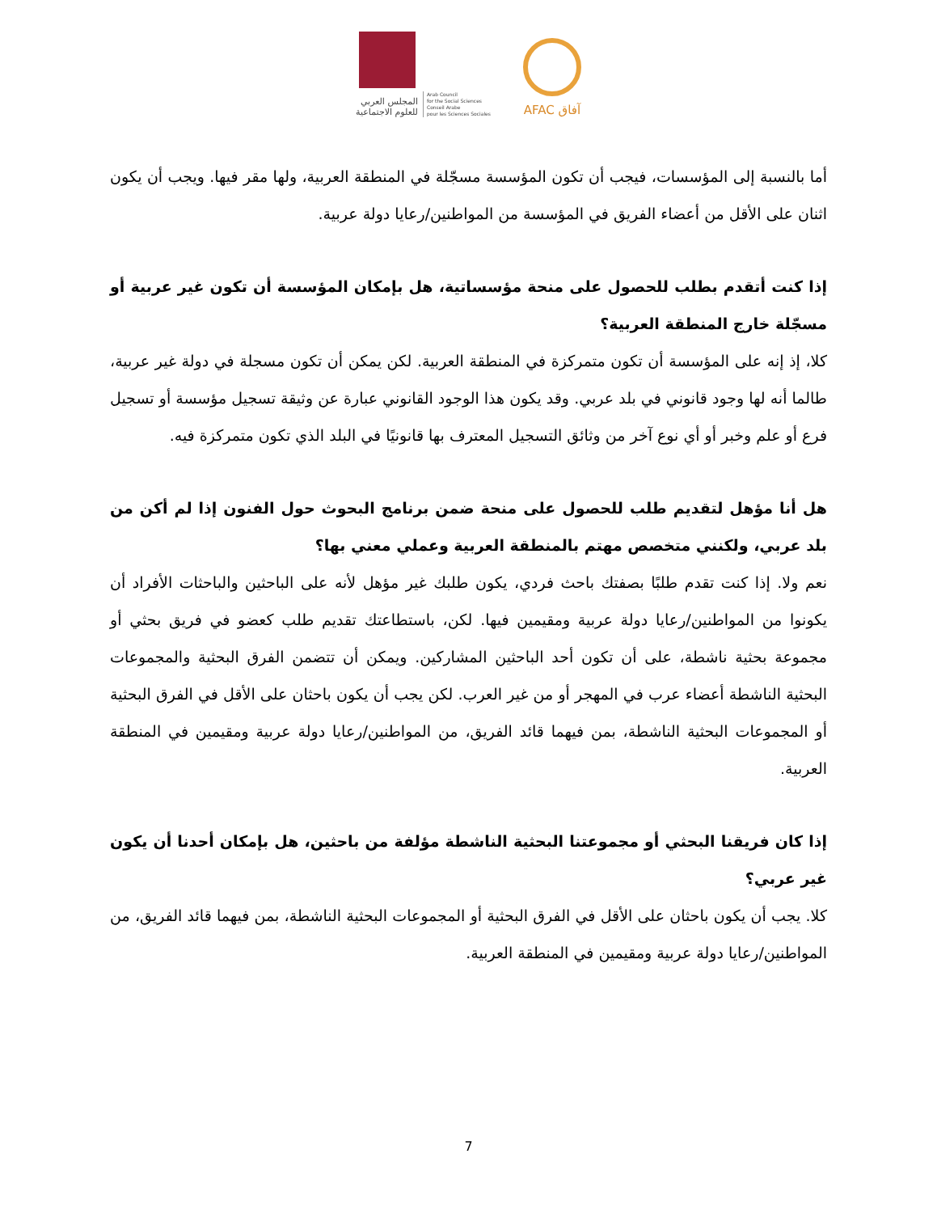المجلس العربي
للعلوم الاجتماعية
Arab Council
for the Social Sciences
Conseil Arabe
pour les Sciences Sociales
AFAC آفاق
أما بالنسبة إلى المؤسسات، فيجب أن تكون المؤسسة مسجّلة في المنطقة العربية، ولها مقر فيها. ويجب أن يكون اثنان على الأقل من أعضاء الفريق في المؤسسة من المواطنين/رعايا دولة عربية.
إذا كنت أتقدم بطلب للحصول على منحة مؤسساتية، هل بإمكان المؤسسة أن تكون غير عربية أو مسجّلة خارج المنطقة العربية؟
كلا، إذ إنه على المؤسسة أن تكون متمركزة في المنطقة العربية. لكن يمكن أن تكون مسجلة في دولة غير عربية، طالما أنه لها وجود قانوني في بلد عربي. وقد يكون هذا الوجود القانوني عبارة عن وثيقة تسجيل مؤسسة أو تسجيل فرع أو علم وخبر أو أي نوع آخر من وثائق التسجيل المعترف بها قانونيًا في البلد الذي تكون متمركزة فيه.
هل أنا مؤهل لتقديم طلب للحصول على منحة ضمن برنامج البحوث حول الفنون إذا لم أكن من بلد عربي، ولكنني متخصص مهتم بالمنطقة العربية وعملي معني بها؟
نعم ولا. إذا كنت تقدم طلبًا بصفتك باحث فردي، يكون طلبك غير مؤهل لأنه على الباحثين والباحثات الأفراد أن يكونوا من المواطنين/رعايا دولة عربية ومقيمين فيها. لكن، باستطاعتك تقديم طلب كعضو في فريق بحثي أو مجموعة بحثية ناشطة، على أن تكون أحد الباحثين المشاركين. ويمكن أن تتضمن الفرق البحثية والمجموعات البحثية الناشطة أعضاء عرب في المهجر أو من غير العرب. لكن يجب أن يكون باحثان على الأقل في الفرق البحثية أو المجموعات البحثية الناشطة، بمن فيهما قائد الفريق، من المواطنين/رعايا دولة عربية ومقيمين في المنطقة العربية.
إذا كان فريقنا البحثي أو مجموعتنا البحثية الناشطة مؤلفة من باحثين، هل بإمكان أحدنا أن يكون غير عربي؟
كلا. يجب أن يكون باحثان على الأقل في الفرق البحثية أو المجموعات البحثية الناشطة، بمن فيهما قائد الفريق، من المواطنين/رعايا دولة عربية ومقيمين في المنطقة العربية.
7